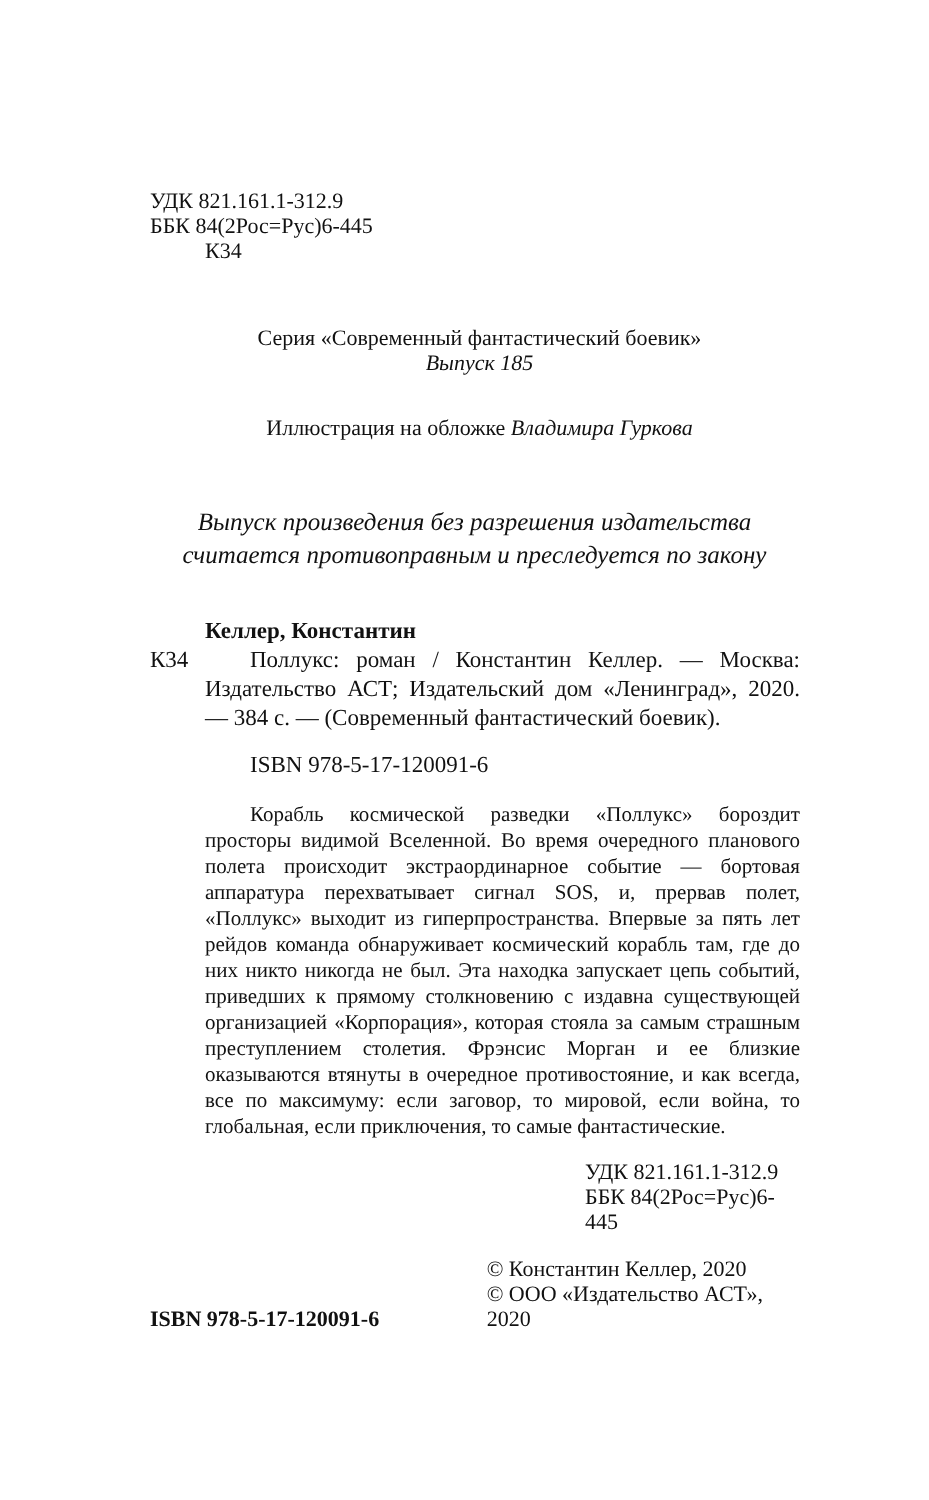УДК 821.161.1-312.9
ББК 84(2Рос=Рус)6-445
К34
Серия «Современный фантастический боевик»
Выпуск 185
Иллюстрация на обложке Владимира Гуркова
Выпуск произведения без разрешения издательства
считается противоправным и преследуется по закону
Келлер, Константин
К34 Поллукс: роман / Константин Келлер. — Москва: Издательство АСТ; Издательский дом «Ленинград», 2020. — 384 с. — (Современный фантастический боевик).
ISBN 978-5-17-120091-6
Корабль космической разведки «Поллукс» бороздит просторы видимой Вселенной. Во время очередного планового полета происходит экстраординарное событие — бортовая аппаратура перехватывает сигнал SOS, и, прервав полет, «Поллукс» выходит из гиперпространства. Впервые за пять лет рейдов команда обнаруживает космический корабль там, где до них никто никогда не был. Эта находка запускает цепь событий, приведших к прямому столкновению с издавна существующей организацией «Корпорация», которая стояла за самым страшным преступлением столетия. Фрэнсис Морган и ее близкие оказываются втянуты в очередное противостояние, и как всегда, все по максимуму: если заговор, то мировой, если война, то глобальная, если приключения, то самые фантастические.
УДК 821.161.1-312.9
ББК 84(2Рос=Рус)6-445
ISBN 978-5-17-120091-6
© Константин Келлер, 2020
© ООО «Издательство АСТ», 2020